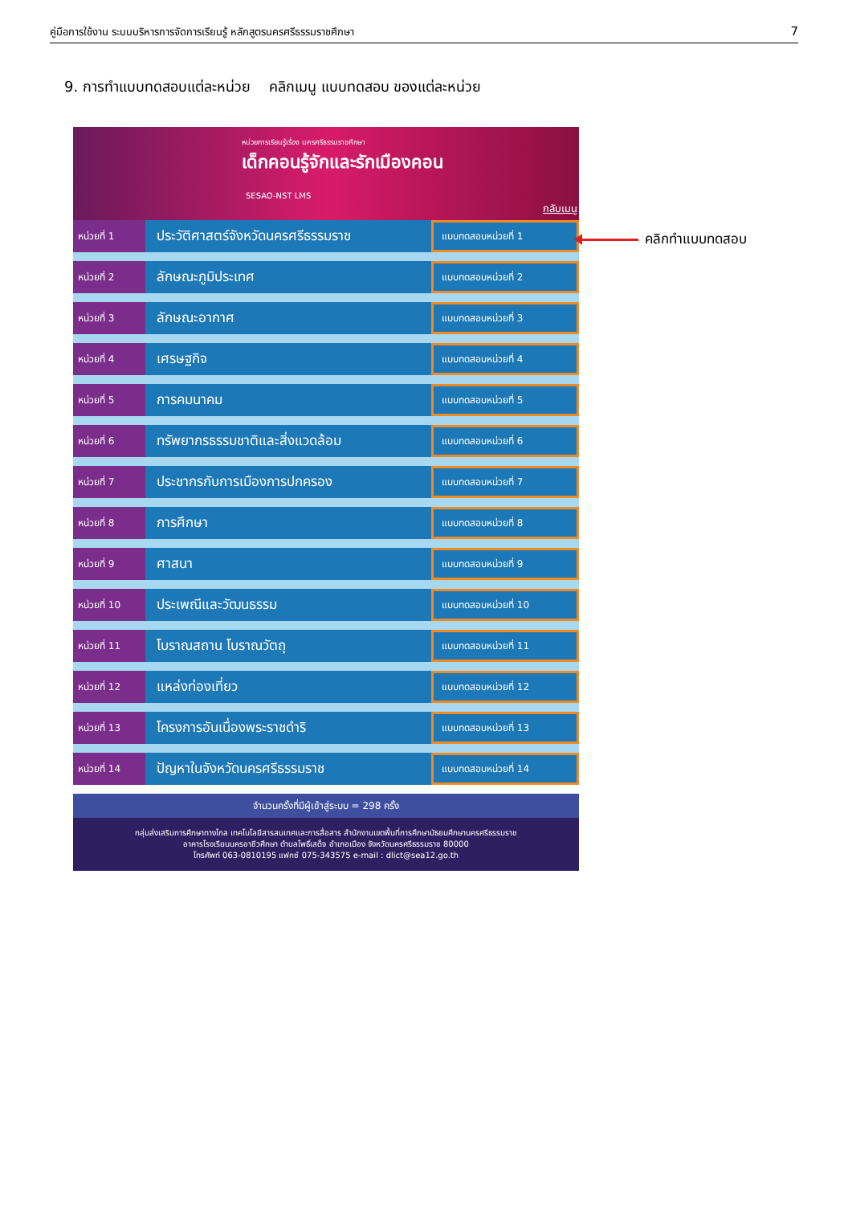คู่มือการใช้งาน ระบบบริหารการจัดการเรียนรู้ หลักสูตรนครศรีธรรมราชศึกษา 7
9. การทำแบบทดสอบแต่ละหน่วย คลิกเมนู แบบทดสอบ ของแต่ละหน่วย
หน่วยการเรียนรู้เรื่อง นครศรีธรรมราชศึกษา
เด็กคอนรู้จักและรักเมืองคอน
SESAO-NST LMS
กลับเมนู
หน่วยที่ 1
ประวัติศาสตร์จังหวัดนครศรีธรรมราช
แบบทดสอบหน่วยที่ 1
หน่วยที่ 2
ลักษณะภูมิประเทศ
แบบทดสอบหน่วยที่ 2
หน่วยที่ 3
ลักษณะอากาศ
แบบทดสอบหน่วยที่ 3
หน่วยที่ 4
เศรษฐกิจ
แบบทดสอบหน่วยที่ 4
หน่วยที่ 5
การคมนาคม
แบบทดสอบหน่วยที่ 5
หน่วยที่ 6
ทรัพยากรธรรมชาติและสิ่งแวดล้อม
แบบทดสอบหน่วยที่ 6
หน่วยที่ 7
ประชากรกับการเมืองการปกครอง
แบบทดสอบหน่วยที่ 7
หน่วยที่ 8
การศึกษา
แบบทดสอบหน่วยที่ 8
หน่วยที่ 9
ศาสนา
แบบทดสอบหน่วยที่ 9
หน่วยที่ 10
ประเพณีและวัฒนธรรม
แบบทดสอบหน่วยที่ 10
หน่วยที่ 11
โบราณสถาน โบราณวัตถุ
แบบทดสอบหน่วยที่ 11
หน่วยที่ 12
แหล่งท่องเที่ยว
แบบทดสอบหน่วยที่ 12
หน่วยที่ 13
โครงการอันเนื่องพระราชดำริ
แบบทดสอบหน่วยที่ 13
หน่วยที่ 14
ปัญหาในจังหวัดนครศรีธรรมราช
แบบทดสอบหน่วยที่ 14
จำนวนครั้งที่มีผู้เข้าสู่ระบบ = 298 ครั้ง
กลุ่มส่งเสริมการศึกษาทางไกล เทคโนโลยีสารสนเทศและการสื่อสาร สำนักงานเขตพื้นที่การศึกษามัธยมศึกษานครศรีธรรมราช
อาคารโรงเรียนนครอาชีวศึกษา ตำบลโพธิ์เสด็จ อำเภอเมือง จังหวัดนครศรีธรรมราช 80000
โทรศัพท์ 063-0810195 แฟกซ์ 075-343575 e-mail : dlict@sea12.go.th
คลิกทำแบบทดสอบ